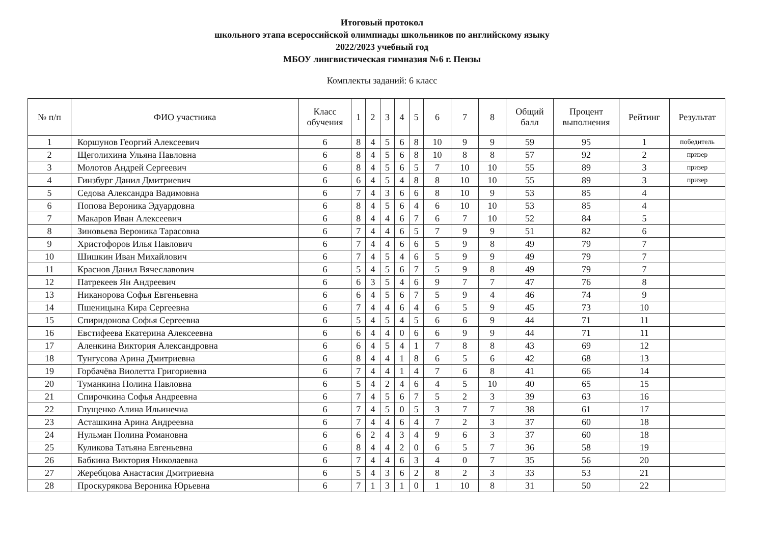Итоговый протокол
школьного этапа всероссийской олимпиады школьников по английскому языку
2022/2023 учебный год
МБОУ лингвистическая гимназия №6 г. Пензы
Комплекты заданий: 6 класс
| № п/п | ФИО участника | Класс обучения | 1 | 2 | 3 | 4 | 5 | 6 | 7 | 8 | Общий балл | Процент выполнения | Рейтинг | Результат |
| --- | --- | --- | --- | --- | --- | --- | --- | --- | --- | --- | --- | --- | --- | --- |
| 1 | Коршунов Георгий Алексеевич | 6 | 8 | 4 | 5 | 6 | 8 | 10 | 9 | 9 | 59 | 95 | 1 | победитель |
| 2 | Щеголихина Ульяна Павловна | 6 | 8 | 4 | 5 | 6 | 8 | 10 | 8 | 8 | 57 | 92 | 2 | призер |
| 3 | Молотов Андрей Сергеевич | 6 | 8 | 4 | 5 | 6 | 5 | 7 | 10 | 10 | 55 | 89 | 3 | призер |
| 4 | Гинзбург Данил Дмитриевич | 6 | 6 | 4 | 5 | 4 | 8 | 8 | 10 | 10 | 55 | 89 | 3 | призер |
| 5 | Седова Александра Вадимовна | 6 | 7 | 4 | 3 | 6 | 6 | 8 | 10 | 9 | 53 | 85 | 4 | |
| 6 | Попова Вероника Эдуардовна | 6 | 8 | 4 | 5 | 6 | 4 | 6 | 10 | 10 | 53 | 85 | 4 | |
| 7 | Макаров Иван Алексеевич | 6 | 8 | 4 | 4 | 6 | 7 | 6 | 7 | 10 | 52 | 84 | 5 | |
| 8 | Зиновьева Вероника Тарасовна | 6 | 7 | 4 | 4 | 6 | 5 | 7 | 9 | 9 | 51 | 82 | 6 | |
| 9 | Христофоров Илья Павлович | 6 | 7 | 4 | 4 | 6 | 6 | 5 | 9 | 8 | 49 | 79 | 7 | |
| 10 | Шишкин Иван Михайлович | 6 | 7 | 4 | 5 | 4 | 6 | 5 | 9 | 9 | 49 | 79 | 7 | |
| 11 | Краснов Данил Вячеславович | 6 | 5 | 4 | 5 | 6 | 7 | 5 | 9 | 8 | 49 | 79 | 7 | |
| 12 | Патрекеев Ян Андреевич | 6 | 6 | 3 | 5 | 4 | 6 | 9 | 7 | 7 | 47 | 76 | 8 | |
| 13 | Никанорова Софья Евгеньевна | 6 | 6 | 4 | 5 | 6 | 7 | 5 | 9 | 4 | 46 | 74 | 9 | |
| 14 | Пшеницына Кира Сергеевна | 6 | 7 | 4 | 4 | 6 | 4 | 6 | 5 | 9 | 45 | 73 | 10 | |
| 15 | Спиридонова Софья Сергеевна | 6 | 5 | 4 | 5 | 4 | 5 | 6 | 6 | 9 | 44 | 71 | 11 | |
| 16 | Евстифеева Екатерина Алексеевна | 6 | 6 | 4 | 4 | 0 | 6 | 6 | 9 | 9 | 44 | 71 | 11 | |
| 17 | Аленкина Виктория Александровна | 6 | 6 | 4 | 5 | 4 | 1 | 7 | 8 | 8 | 43 | 69 | 12 | |
| 18 | Тунгусова Арина Дмитриевна | 6 | 8 | 4 | 4 | 1 | 8 | 6 | 5 | 6 | 42 | 68 | 13 | |
| 19 | Горбачёва Виолетта Григориевна | 6 | 7 | 4 | 4 | 1 | 4 | 7 | 6 | 8 | 41 | 66 | 14 | |
| 20 | Туманкина Полина Павловна | 6 | 5 | 4 | 2 | 4 | 6 | 4 | 5 | 10 | 40 | 65 | 15 | |
| 21 | Спирочкина Софья Андреевна | 6 | 7 | 4 | 5 | 6 | 7 | 5 | 2 | 3 | 39 | 63 | 16 | |
| 22 | Глущенко Алина Ильинечна | 6 | 7 | 4 | 5 | 0 | 5 | 3 | 7 | 7 | 38 | 61 | 17 | |
| 23 | Асташкина Арина Андреевна | 6 | 7 | 4 | 4 | 6 | 4 | 7 | 2 | 3 | 37 | 60 | 18 | |
| 24 | Нульман Полина Романовна | 6 | 6 | 2 | 4 | 3 | 4 | 9 | 6 | 3 | 37 | 60 | 18 | |
| 25 | Куликова Татьяна Евгеньевна | 6 | 8 | 4 | 4 | 2 | 0 | 6 | 5 | 7 | 36 | 58 | 19 | |
| 26 | Бабкина Виктория Николаевна | 6 | 7 | 4 | 4 | 6 | 3 | 4 | 0 | 7 | 35 | 56 | 20 | |
| 27 | Жеребцова Анастасия Дмитриевна | 6 | 5 | 4 | 3 | 6 | 2 | 8 | 2 | 3 | 33 | 53 | 21 | |
| 28 | Проскурякова Вероника Юрьевна | 6 | 7 | 1 | 3 | 1 | 0 | 1 | 10 | 8 | 31 | 50 | 22 | |